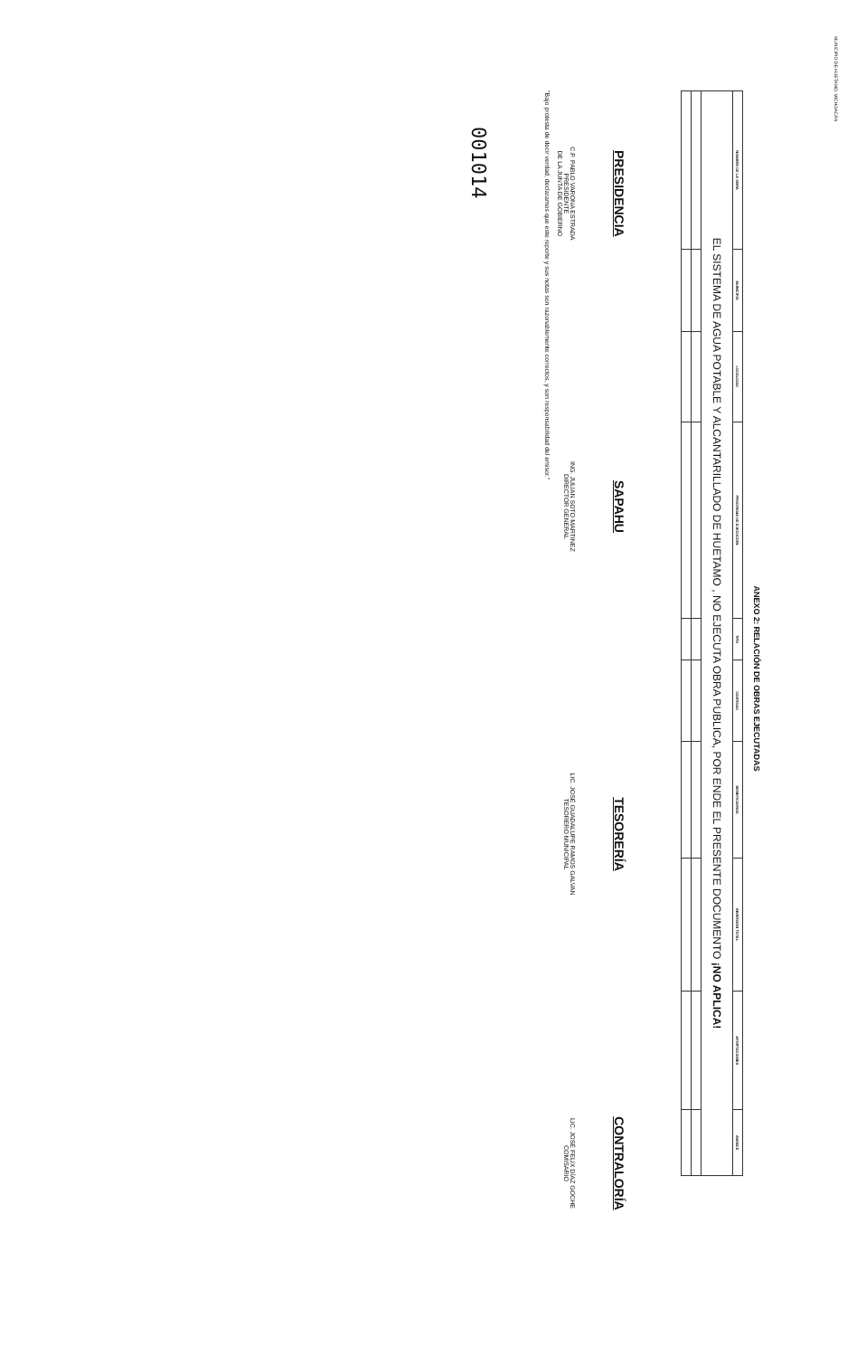MUNICIPIO DE HUETAMO, MICHOACÁN
ANEXO 2: RELACIÓN DE OBRAS EJECUTADAS
| NOMBRE DE LA OBRA | MUNICIPIO | LOCALIDAD | PROGRAMA DE EJECUCIÓN | TIPO | CANTIDAD | BENEFICIARIOS | INVERSIÓN TOTAL | APORTACIONES | AVANCE |
| --- | --- | --- | --- | --- | --- | --- | --- | --- | --- |
| EL SISTEMA DE AGUA POTABLE Y ALCANTARILLADO DE HUETAMO , NO EJECUTA OBRA PUBLICA, POR ENDE EL PRESENTE DOCUMENTO ¡NO APLICA! | | | | | | | | | |
PRESIDENCIA
C.P. PABLO VARONA ESTRADA
PRESIDENTE
DE LA JUNTA DE GOBIERNO
SAPAHU
ING. JULIAN SOTO MARTINEZ
DIRECTOR GENERAL
TESORERÍA
LIC. JOSÉ GUADALUPE RAMOS GALVAN
TESORERO MUNICIPAL
CONTRALORÍA
LIC. JOSÉ FELIX DÍAZ GOCHE
COMISARIO
"Bajo protesta de decir verdad, declaramos que este reporte y sus notas son razonablemente correctos, y son responsabilidad del emisor."
001014